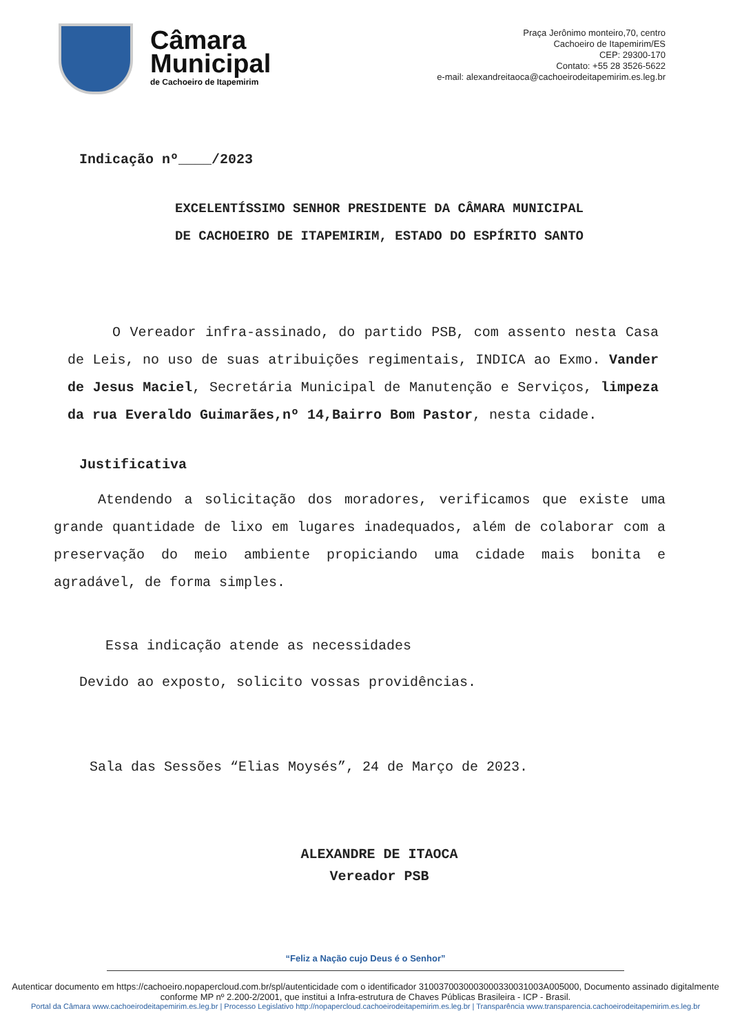Câmara
Municipal
de Cachoeiro de Itapemirim
Praça Jerônimo monteiro,70, centro
Cachoeiro de Itapemirim/ES
CEP: 29300-170
Contato: +55 28 3526-5622
e-mail: alexandreitaoca@cachoeirodeitapemirim.es.leg.br
Indicação nº____/2023
EXCELENTÍSSIMO SENHOR PRESIDENTE DA CÂMARA MUNICIPAL
DE CACHOEIRO DE ITAPEMIRIM, ESTADO DO ESPÍRITO SANTO
O Vereador infra-assinado, do partido PSB, com assento nesta Casa de Leis, no uso de suas atribuições regimentais, INDICA ao Exmo. Vander de Jesus Maciel, Secretária Municipal de Manutenção e Serviços, limpeza da rua Everaldo Guimarães,nº 14,Bairro Bom Pastor, nesta cidade.
Justificativa
Atendendo a solicitação dos moradores, verificamos que existe uma grande quantidade de lixo em lugares inadequados, além de colaborar com a preservação do meio ambiente propiciando uma cidade mais bonita e agradável, de forma simples.
Essa indicação atende as necessidades
Devido ao exposto, solicito vossas providências.
Sala das Sessões “Elias Moysés”, 24 de Março de 2023.
ALEXANDRE DE ITAOCA
Vereador PSB
“Feliz a Nação cujo Deus é o Senhor”
Autenticar documento em https://cachoeiro.nopapercloud.com.br/spl/autenticidade com o identificador 3100370030003000330031003A005000, Documento assinado digitalmente conforme MP nº 2.200-2/2001, que institui a Infra-estrutura de Chaves Públicas Brasileira - ICP - Brasil.
Portal da Câmara www.cachoeirodeitapemirim.es.leg.br | Processo Legislativo http://nopapercloud.cachoeirodeitapemirim.es.leg.br | Transparência www.transparencia.cachoeirodeitapemirim.es.leg.br